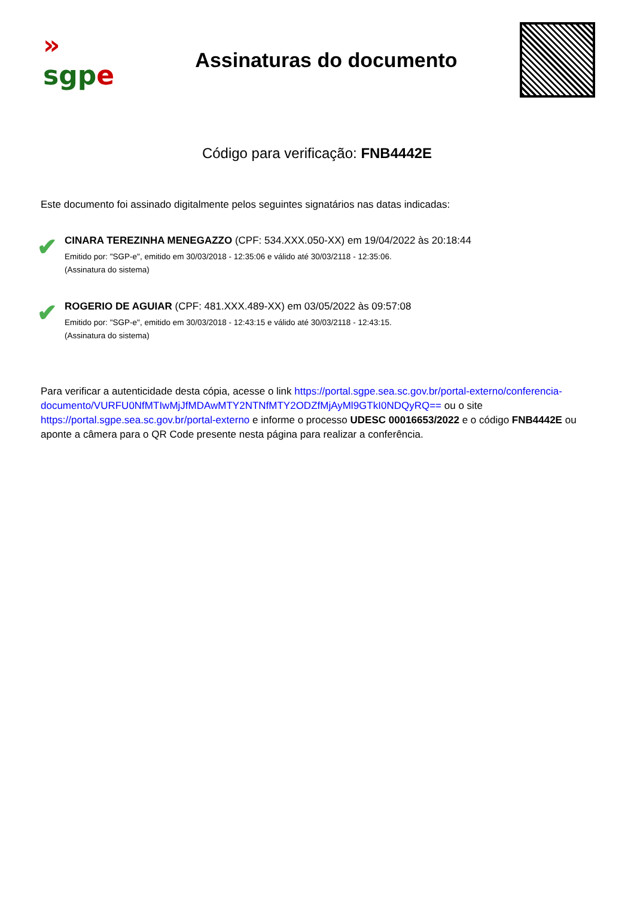»
sgp e
Assinaturas do documento
Código para verificação: FNB4442E
Este documento foi assinado digitalmente pelos seguintes signatários nas datas indicadas:
✔
CINARA TEREZINHA MENEGAZZO (CPF: 534.XXX.050-XX) em 19/04/2022 às 20:18:44
Emitido por: "SGP-e", emitido em 30/03/2018 - 12:35:06 e válido até 30/03/2118 - 12:35:06.
(Assinatura do sistema)
✔
ROGERIO DE AGUIAR (CPF: 481.XXX.489-XX) em 03/05/2022 às 09:57:08
Emitido por: "SGP-e", emitido em 30/03/2018 - 12:43:15 e válido até 30/03/2118 - 12:43:15.
(Assinatura do sistema)
Para verificar a autenticidade desta cópia, acesse o link https://portal.sgpe.sea.sc.gov.br/portal-externo/conferencia-documento/VURFU0NfMTIwMjJfMDAwMTY2NTNfMTY2ODZfMjAyMl9GTkI0NDQyRQ== ou o site https://portal.sgpe.sea.sc.gov.br/portal-externo e informe o processo UDESC 00016653/2022 e o código FNB4442E ou aponte a câmera para o QR Code presente nesta página para realizar a conferência.